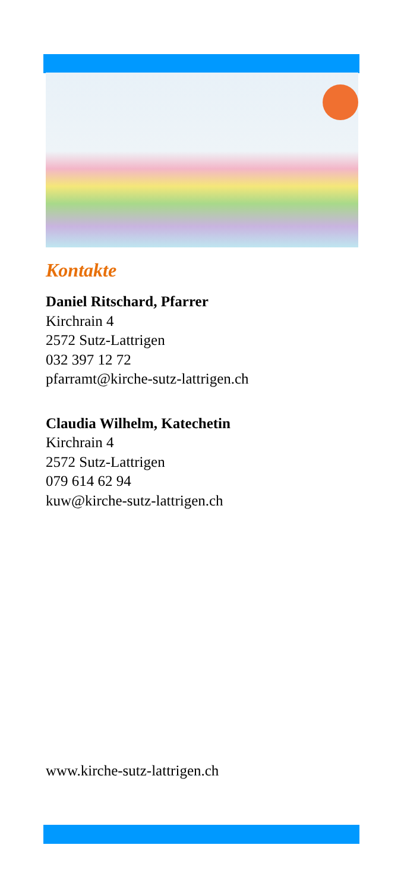Kontakte
Daniel Ritschard, Pfarrer
Kirchrain 4
2572 Sutz-Lattrigen
032 397 12 72
pfarramt@kirche-sutz-lattrigen.ch
Claudia Wilhelm, Katechetin
Kirchrain 4
2572 Sutz-Lattrigen
079 614 62 94
kuw@kirche-sutz-lattrigen.ch
www.kirche-sutz-lattrigen.ch